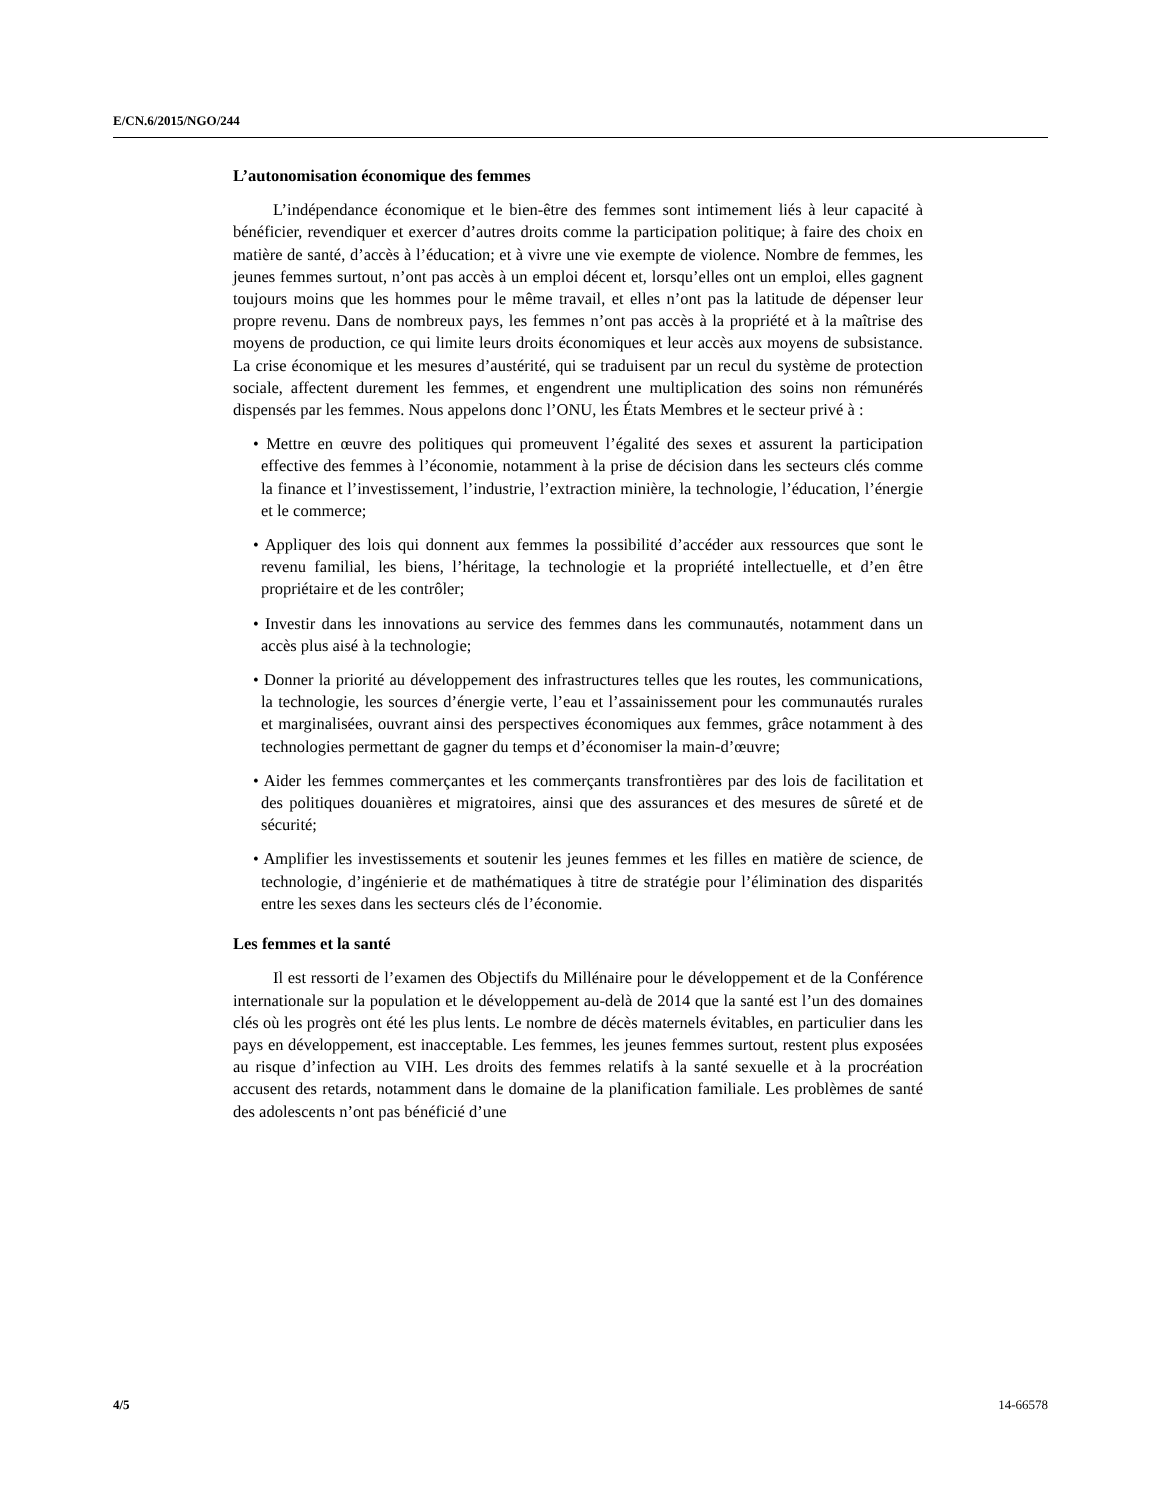E/CN.6/2015/NGO/244
L’autonomisation économique des femmes
L’indépendance économique et le bien-être des femmes sont intimement liés à leur capacité à bénéficier, revendiquer et exercer d’autres droits comme la participation politique; à faire des choix en matière de santé, d’accès à l’éducation; et à vivre une vie exempte de violence. Nombre de femmes, les jeunes femmes surtout, n’ont pas accès à un emploi décent et, lorsqu’elles ont un emploi, elles gagnent toujours moins que les hommes pour le même travail, et elles n’ont pas la latitude de dépenser leur propre revenu. Dans de nombreux pays, les femmes n’ont pas accès à la propriété et à la maîtrise des moyens de production, ce qui limite leurs droits économiques et leur accès aux moyens de subsistance. La crise économique et les mesures d’austérité, qui se traduisent par un recul du système de protection sociale, affectent durement les femmes, et engendrent une multiplication des soins non rémunérés dispensés par les femmes. Nous appelons donc l’ONU, les États Membres et le secteur privé à :
• Mettre en œuvre des politiques qui promeuvent l’égalité des sexes et assurent la participation effective des femmes à l’économie, notamment à la prise de décision dans les secteurs clés comme la finance et l’investissement, l’industrie, l’extraction minière, la technologie, l’éducation, l’énergie et le commerce;
• Appliquer des lois qui donnent aux femmes la possibilité d’accéder aux ressources que sont le revenu familial, les biens, l’héritage, la technologie et la propriété intellectuelle, et d’en être propriétaire et de les contrôler;
• Investir dans les innovations au service des femmes dans les communautés, notamment dans un accès plus aisé à la technologie;
• Donner la priorité au développement des infrastructures telles que les routes, les communications, la technologie, les sources d’énergie verte, l’eau et l’assainissement pour les communautés rurales et marginalisées, ouvrant ainsi des perspectives économiques aux femmes, grâce notamment à des technologies permettant de gagner du temps et d’économiser la main-d’œuvre;
• Aider les femmes commerçantes et les commerçants transfrontières par des lois de facilitation et des politiques douanières et migratoires, ainsi que des assurances et des mesures de sûreté et de sécurité;
• Amplifier les investissements et soutenir les jeunes femmes et les filles en matière de science, de technologie, d’ingénierie et de mathématiques à titre de stratégie pour l’élimination des disparités entre les sexes dans les secteurs clés de l’économie.
Les femmes et la santé
Il est ressorti de l’examen des Objectifs du Millénaire pour le développement et de la Conférence internationale sur la population et le développement au-delà de 2014 que la santé est l’un des domaines clés où les progrès ont été les plus lents. Le nombre de décès maternels évitables, en particulier dans les pays en développement, est inacceptable. Les femmes, les jeunes femmes surtout, restent plus exposées au risque d’infection au VIH. Les droits des femmes relatifs à la santé sexuelle et à la procréation accusent des retards, notamment dans le domaine de la planification familiale. Les problèmes de santé des adolescents n’ont pas bénéficié d’une
4/5 14-66578